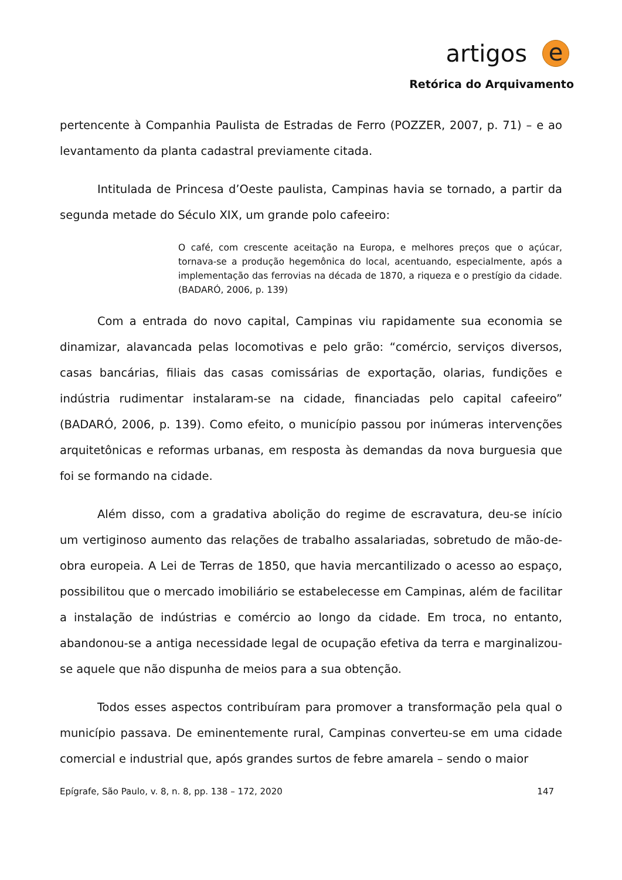artigos e
Retórica do Arquivamento
pertencente à Companhia Paulista de Estradas de Ferro (POZZER, 2007, p. 71) – e ao levantamento da planta cadastral previamente citada.
Intitulada de Princesa d’Oeste paulista, Campinas havia se tornado, a partir da segunda metade do Século XIX, um grande polo cafeeiro:
O café, com crescente aceitação na Europa, e melhores preços que o açúcar, tornava-se a produção hegemônica do local, acentuando, especialmente, após a implementação das ferrovias na década de 1870, a riqueza e o prestígio da cidade. (BADARÓ, 2006, p. 139)
Com a entrada do novo capital, Campinas viu rapidamente sua economia se dinamizar, alavancada pelas locomotivas e pelo grão: “comércio, serviços diversos, casas bancárias, filiais das casas comissárias de exportação, olarias, fundições e indústria rudimentar instalaram-se na cidade, financiadas pelo capital cafeeiro” (BADARÓ, 2006, p. 139). Como efeito, o município passou por inúmeras intervenções arquitetônicas e reformas urbanas, em resposta às demandas da nova burguesia que foi se formando na cidade.
Além disso, com a gradativa abolição do regime de escravatura, deu-se início um vertiginoso aumento das relações de trabalho assalariadas, sobretudo de mão-de-obra europeia. A Lei de Terras de 1850, que havia mercantilizado o acesso ao espaço, possibilitou que o mercado imobiliário se estabelecesse em Campinas, além de facilitar a instalação de indústrias e comércio ao longo da cidade. Em troca, no entanto, abandonou-se a antiga necessidade legal de ocupação efetiva da terra e marginalizou-se aquele que não dispunha de meios para a sua obtenção.
Todos esses aspectos contribuíram para promover a transformação pela qual o município passava. De eminentemente rural, Campinas converteu-se em uma cidade comercial e industrial que, após grandes surtos de febre amarela – sendo o maior
Epígrafe, São Paulo, v. 8, n. 8, pp. 138 – 172, 2020 147